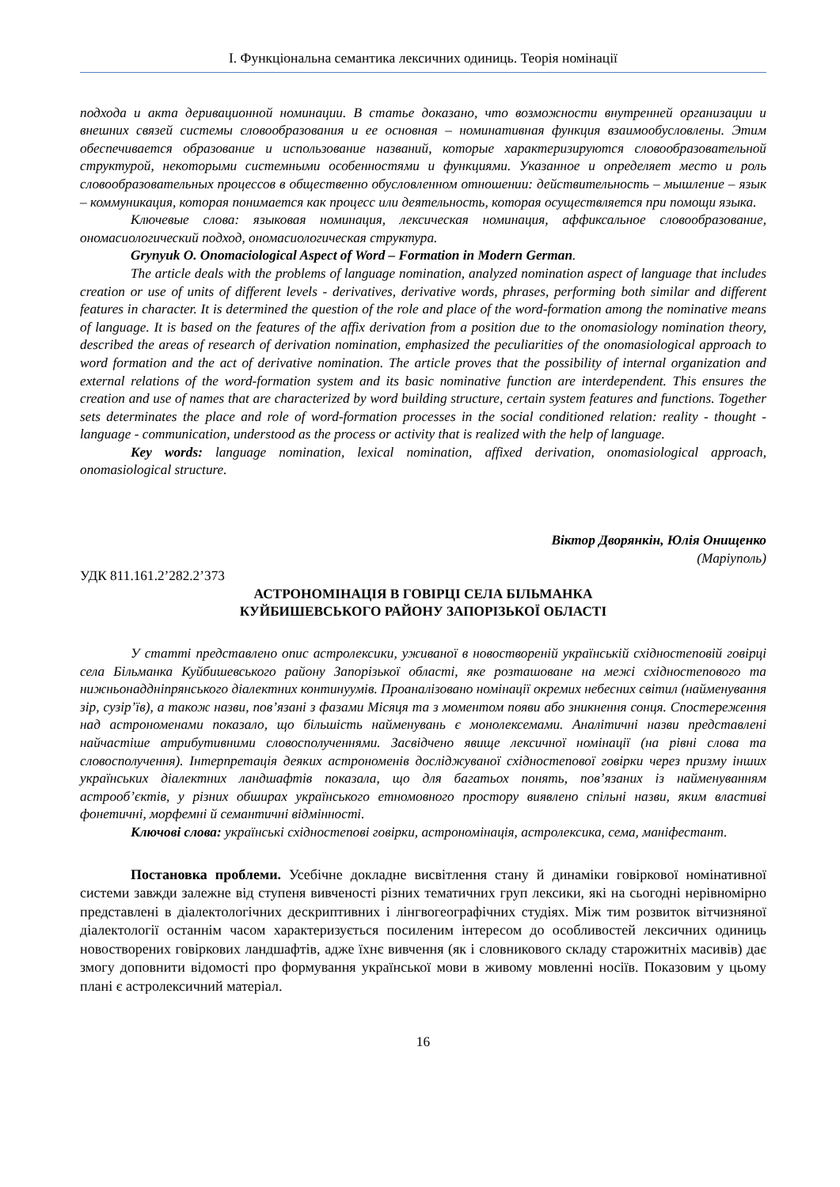І. Функціональна семантика лексичних одиниць. Теорія номінації
подхода и акта деривационной номинации. В статье доказано, что возможности внутренней организации и внешних связей системы словообразования и ее основная – номинативная функция взаимообусловлены. Этим обеспечивается образование и использование названий, которые характеризируются словообразовательной структурой, некоторыми системными особенностями и функциями. Указанное и определяет место и роль словообразовательных процессов в общественно обусловленном отношении: действительность – мышление – язык – коммуникация, которая понимается как процесс или деятельность, которая осуществляется при помощи языка.
Ключевые слова: языковая номинация, лексическая номинация, аффиксальное словообразование, ономасиологический подход, ономасиологическая структура.
Grynyuk O. Onomaciological Aspect of Word – Formation in Modern German.
The article deals with the problems of language nomination, analyzed nomination aspect of language that includes creation or use of units of different levels - derivatives, derivative words, phrases, performing both similar and different features in character. It is determined the question of the role and place of the word-formation among the nominative means of language. It is based on the features of the affix derivation from a position due to the onomasiology nomination theory, described the areas of research of derivation nomination, emphasized the peculiarities of the onomasiological approach to word formation and the act of derivative nomination. The article proves that the possibility of internal organization and external relations of the word-formation system and its basic nominative function are interdependent. This ensures the creation and use of names that are characterized by word building structure, certain system features and functions. Together sets determinates the place and role of word-formation processes in the social conditioned relation: reality - thought - language - communication, understood as the process or activity that is realized with the help of language.
Key words: language nomination, lexical nomination, affixed derivation, onomasiological approach, onomasiological structure.
Віктор Дворянкін, Юлія Онищенко
(Маріуполь)
УДК 811.161.2’282.2’373
АСТРОНОМІНАЦІЯ В ГОВІРЦІ СЕЛА БІЛЬМАНКА
КУЙБИШЕВСЬКОГО РАЙОНУ ЗАПОРІЗЬКОЇ ОБЛАСТІ
У статті представлено опис астролексики, уживаної в новоствореній українській східностеповій говірці села Більманка Куйбишевського району Запорізької області, яке розташоване на межі східностепового та нижньонаддніпрянського діалектних континуумів. Проаналізовано номінації окремих небесних світил (найменування зір, сузір’їв), а також назви, пов’язані з фазами Місяця та з моментом появи або зникнення сонця. Спостереження над астрономенами показало, що більшість найменувань є монолексемами. Аналітичні назви представлені найчастіше атрибутивними словосполученнями. Засвідчено явище лексичної номінації (на рівні слова та словосполучення). Інтерпретація деяких астрономенів досліджуваної східностепової говірки через призму інших українських діалектних ландшафтів показала, що для багатьох понять, пов’язаних із найменуванням астрооб’єктів, у різних обширах українського етномовного простору виявлено спільні назви, яким властиві фонетичні, морфемні й семантичні відмінності.
Ключові слова: українські східностепові говірки, астрономінація, астролексика, сема, маніфестант.
Постановка проблеми. Усебічне докладне висвітлення стану й динаміки говіркової номінативної системи завжди залежне від ступеня вивченості різних тематичних груп лексики, які на сьогодні нерівномірно представлені в діалектологічних дескриптивних і лінгвогеографічних студіях. Між тим розвиток вітчизняної діалектології останнім часом характеризується посиленим інтересом до особливостей лексичних одиниць новостворених говіркових ландшафтів, адже їхнє вивчення (як і словникового складу старожитніх масивів) дає змогу доповнити відомості про формування української мови в живому мовленні носіїв. Показовим у цьому плані є астролексичний матеріал.
16